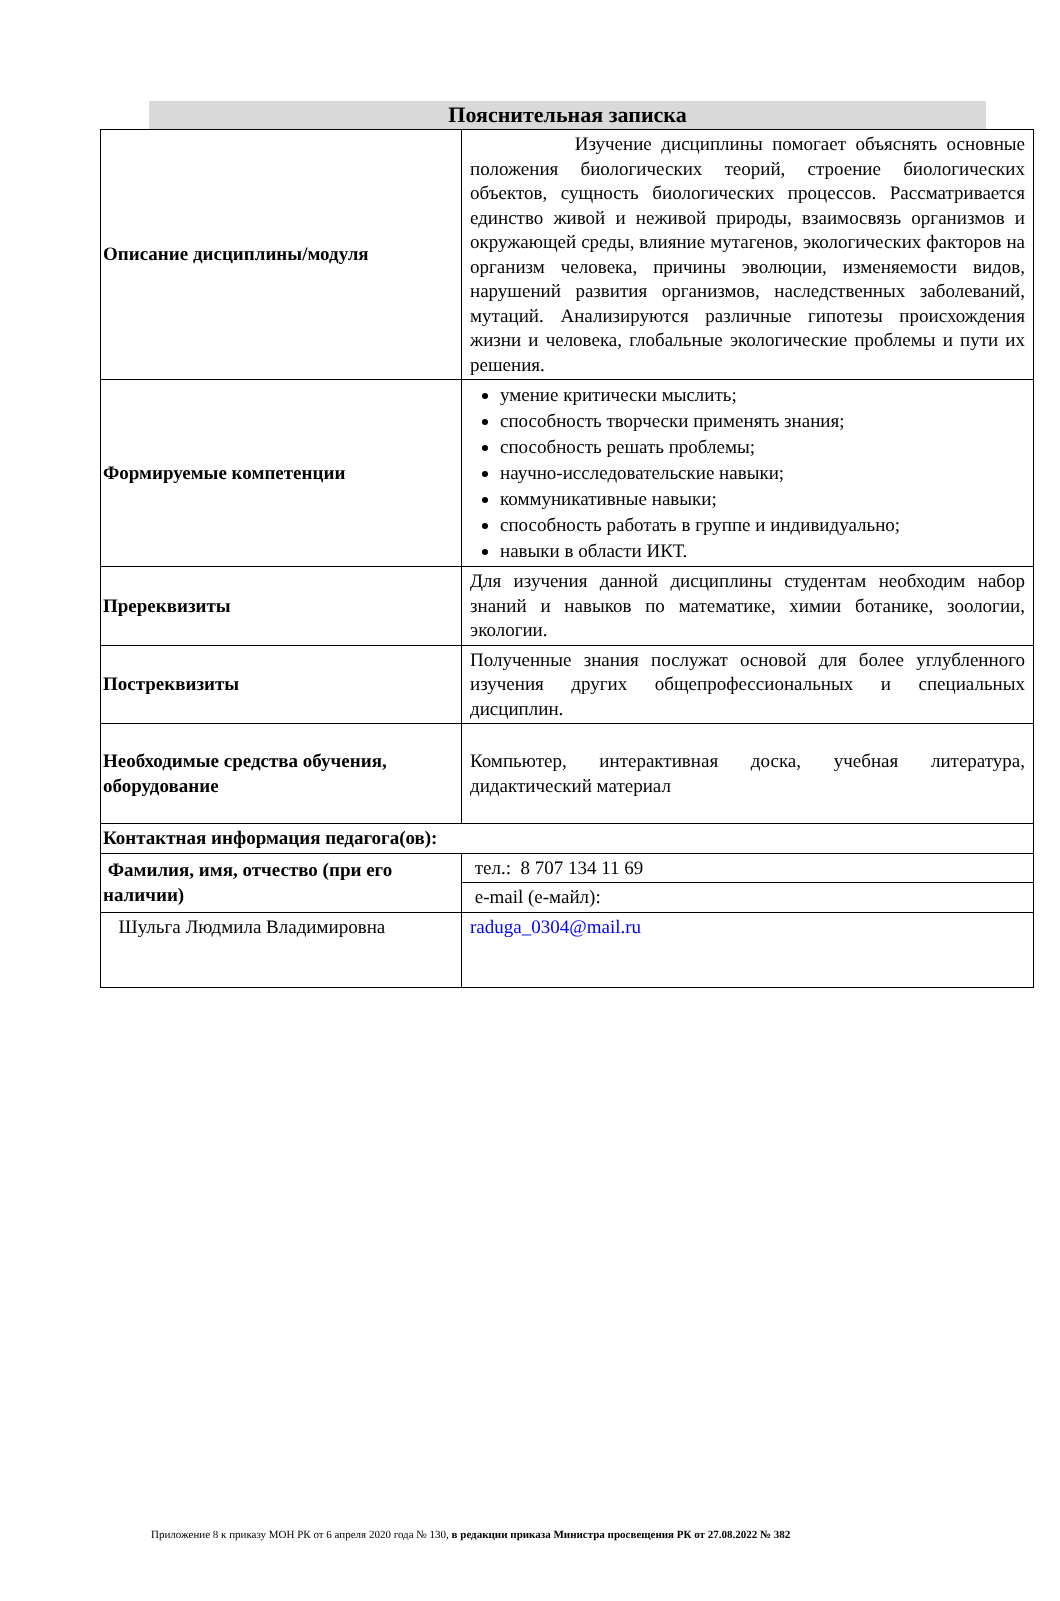Пояснительная записка
| Описание дисциплины/модуля | Изучение дисциплины помогает объяснять основные положения биологических теорий, строение биологических объектов, сущность биологических процессов. Рассматривается единство живой и неживой природы, взаимосвязь организмов и окружающей среды, влияние мутагенов, экологических факторов на организм человека, причины эволюции, изменяемости видов, нарушений развития организмов, наследственных заболеваний, мутаций. Анализируются различные гипотезы происхождения жизни и человека, глобальные экологические проблемы и пути их решения. |
| Формируемые компетенции | умение критически мыслить; способность творчески применять знания; способность решать проблемы; научно-исследовательские навыки; коммуникативные навыки; способность работать в группе и индивидуально; навыки в области ИКТ. |
| Пререквизиты | Для изучения данной дисциплины студентам необходим набор знаний и навыков по математике, химии ботанике, зоологии, экологии. |
| Постреквизиты | Полученные знания послужат основой для более углубленного изучения других общепрофессиональных и специальных дисциплин. |
| Необходимые средства обучения, оборудование | Компьютер, интерактивная доска, учебная литература, дидактический материал |
| Контактная информация педагога(ов): | |
| Фамилия, имя, отчество (при его наличии) | тел.: 8 707 134 11 69 |
| | e-mail (е-майл): |
| Шульга Людмила Владимировна | raduga_0304@mail.ru |
Приложение 8 к приказу МОН РК от 6 апреля 2020 года № 130, в редакции приказа Министра просвещения РК от 27.08.2022 № 382